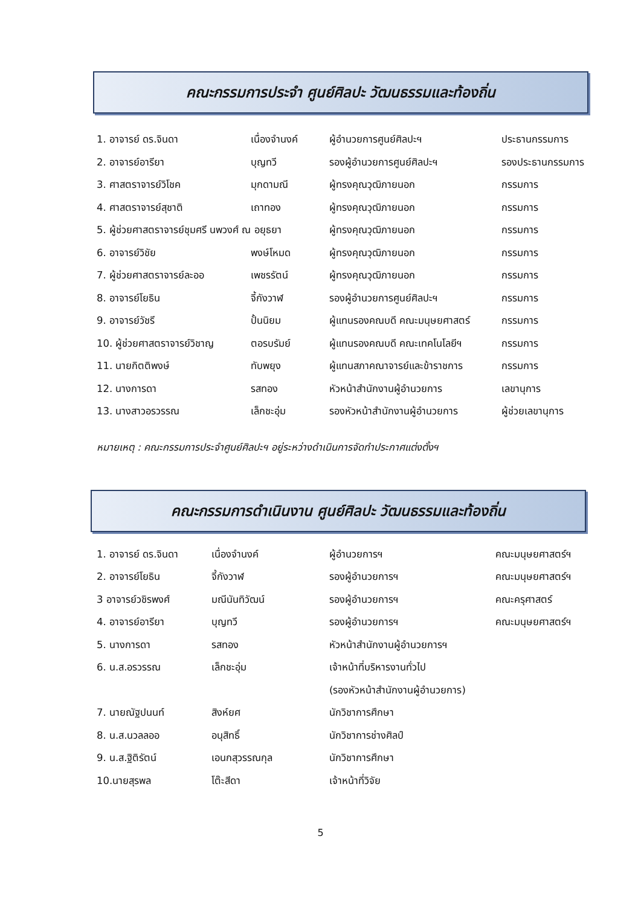คณะกรรมการประจำ ศูนย์ศิลปะ วัฒนธรรมและท้องถิ่น
| 1. อาจารย์ ดร.จินดา | เนื่องจำนงค์ | ผู้อำนวยการศูนย์ศิลปะฯ | ประธานกรรมการ |
| 2. อาจารย์อารียา | บุญทวี | รองผู้อำนวยการศูนย์ศิลปะฯ | รองประธานกรรมการ |
| 3. ศาสตราจารย์วิโชค | มุกดามณี | ผู้ทรงคุณวุฒิภายนอก | กรรมการ |
| 4. ศาสตราจารย์สุชาติ | เถาทอง | ผู้ทรงคุณวุฒิภายนอก | กรรมการ |
| 5. ผู้ช่วยศาสตราจารย์ชุมศรี นพวงศ์ ณ อยุธยา | | ผู้ทรงคุณวุฒิภายนอก | กรรมการ |
| 6. อาจารย์วิชัย | พงษ์โหมด | ผู้ทรงคุณวุฒิภายนอก | กรรมการ |
| 7. ผู้ช่วยศาสตราจารย์ละออ | เพชรรัตน์ | ผู้ทรงคุณวุฒิภายนอก | กรรมการ |
| 8. อาจารย์โยธิน | จี้กังวาฬ | รองผู้อำนวยการศูนย์ศิลปะฯ | กรรมการ |
| 9. อาจารย์วัชรี | ปั้นนิยม | ผู้แทนรองคณบดี คณะมนุษยศาสตร์ | กรรมการ |
| 10. ผู้ช่วยศาสตราจารย์วิชาญ | ตอรบรัมย์ | ผู้แทนรองคณบดี คณะเทคโนโลยีฯ | กรรมการ |
| 11. นายกิตติพงษ์ | ทับพยุง | ผู้แทนสภาคณาจารย์และข้าราชการ | กรรมการ |
| 12. นางการดา | รสทอง | หัวหน้าสำนักงานผู้อำนวยการ | เลขานุการ |
| 13. นางสาวอรวรรณ | เล็กชะอุ่ม | รองหัวหน้าสำนักงานผู้อำนวยการ | ผู้ช่วยเลขานุการ |
หมายเหตุ : คณะกรรมการประจำศูนย์ศิลปะฯ อยู่ระหว่างดำเนินการจัดทำประกาศแต่งตั้งฯ
คณะกรรมการดำเนินงาน ศูนย์ศิลปะ วัฒนธรรมและท้องถิ่น
| 1. อาจารย์ ดร.จินดา | เนื่องจำนงค์ | ผู้อำนวยการฯ | คณะมนุษยศาสตร์ฯ |
| 2. อาจารย์โยธิน | จี้กังวาฬ | รองผู้อำนวยการฯ | คณะมนุษยศาสตร์ฯ |
| 3 อาจารย์วชิรพงศ์ | มณีนันทิวัฒน์ | รองผู้อำนวยการฯ | คณะครุศาสตร์ |
| 4. อาจารย์อารียา | บุญทวี | รองผู้อำนวยการฯ | คณะมนุษยศาสตร์ฯ |
| 5. นางการดา | รสทอง | หัวหน้าสำนักงานผู้อำนวยการฯ | |
| 6. น.ส.อรวรรณ | เล็กชะอุ่ม | เจ้าหน้าที่บริหารงานทั่วไป | |
| | | (รองหัวหน้าสำนักงานผู้อำนวยการ) | |
| 7. นายณัฐปนนท์ | สิงห์ยศ | นักวิชาการศึกษา | |
| 8. น.ส.นวลลออ | อนุสิทธิ์ | นักวิชาการช่างศิลป์ | |
| 9. น.ส.ฐิติรัตน์ | เอนกสุวรรณกุล | นักวิชาการศึกษา | |
| 10.นายสุรพล | โต๊ะสีดา | เจ้าหน้าที่วิจัย | |
5